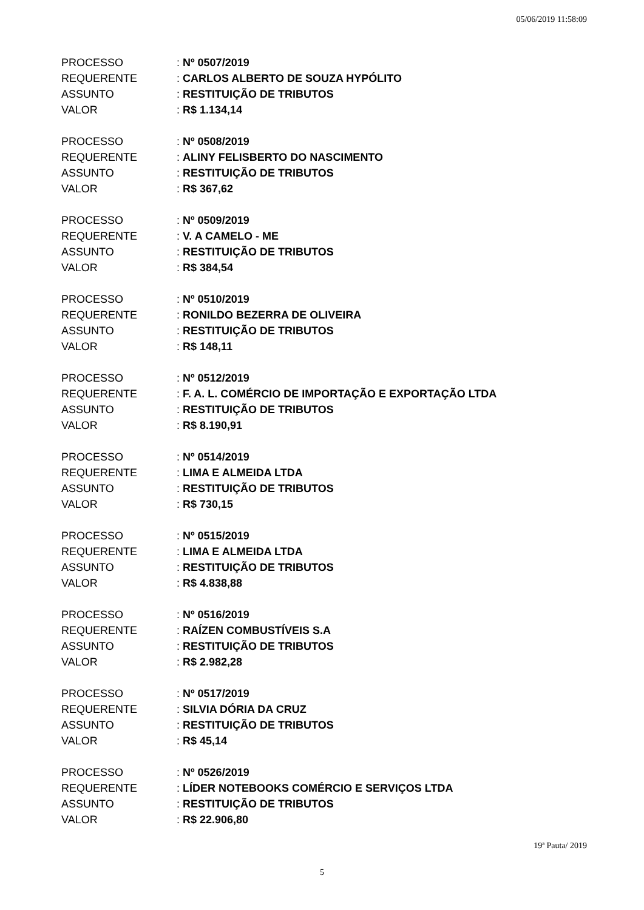05/06/2019 11:58:09
| PROCESSO | : Nº 0507/2019 |
| REQUERENTE | : CARLOS ALBERTO DE SOUZA HYPÓLITO |
| ASSUNTO | : RESTITUIÇÃO DE TRIBUTOS |
| VALOR | : R$ 1.134,14 |
| PROCESSO | : Nº 0508/2019 |
| REQUERENTE | : ALINY FELISBERTO DO NASCIMENTO |
| ASSUNTO | : RESTITUIÇÃO DE TRIBUTOS |
| VALOR | : R$ 367,62 |
| PROCESSO | : Nº 0509/2019 |
| REQUERENTE | : V. A CAMELO - ME |
| ASSUNTO | : RESTITUIÇÃO DE TRIBUTOS |
| VALOR | : R$ 384,54 |
| PROCESSO | : Nº 0510/2019 |
| REQUERENTE | : RONILDO BEZERRA DE OLIVEIRA |
| ASSUNTO | : RESTITUIÇÃO DE TRIBUTOS |
| VALOR | : R$ 148,11 |
| PROCESSO | : Nº 0512/2019 |
| REQUERENTE | : F. A. L. COMÉRCIO DE IMPORTAÇÃO E EXPORTAÇÃO LTDA |
| ASSUNTO | : RESTITUIÇÃO DE TRIBUTOS |
| VALOR | : R$ 8.190,91 |
| PROCESSO | : Nº 0514/2019 |
| REQUERENTE | : LIMA E ALMEIDA LTDA |
| ASSUNTO | : RESTITUIÇÃO DE TRIBUTOS |
| VALOR | : R$ 730,15 |
| PROCESSO | : Nº 0515/2019 |
| REQUERENTE | : LIMA E ALMEIDA LTDA |
| ASSUNTO | : RESTITUIÇÃO DE TRIBUTOS |
| VALOR | : R$ 4.838,88 |
| PROCESSO | : Nº 0516/2019 |
| REQUERENTE | : RAÍZEN COMBUSTÍVEIS S.A |
| ASSUNTO | : RESTITUIÇÃO DE TRIBUTOS |
| VALOR | : R$ 2.982,28 |
| PROCESSO | : Nº 0517/2019 |
| REQUERENTE | : SILVIA DÓRIA DA CRUZ |
| ASSUNTO | : RESTITUIÇÃO DE TRIBUTOS |
| VALOR | : R$ 45,14 |
| PROCESSO | : Nº 0526/2019 |
| REQUERENTE | : LÍDER NOTEBOOKS COMÉRCIO E SERVIÇOS LTDA |
| ASSUNTO | : RESTITUIÇÃO DE TRIBUTOS |
| VALOR | : R$ 22.906,80 |
19ª Pauta/ 2019
5